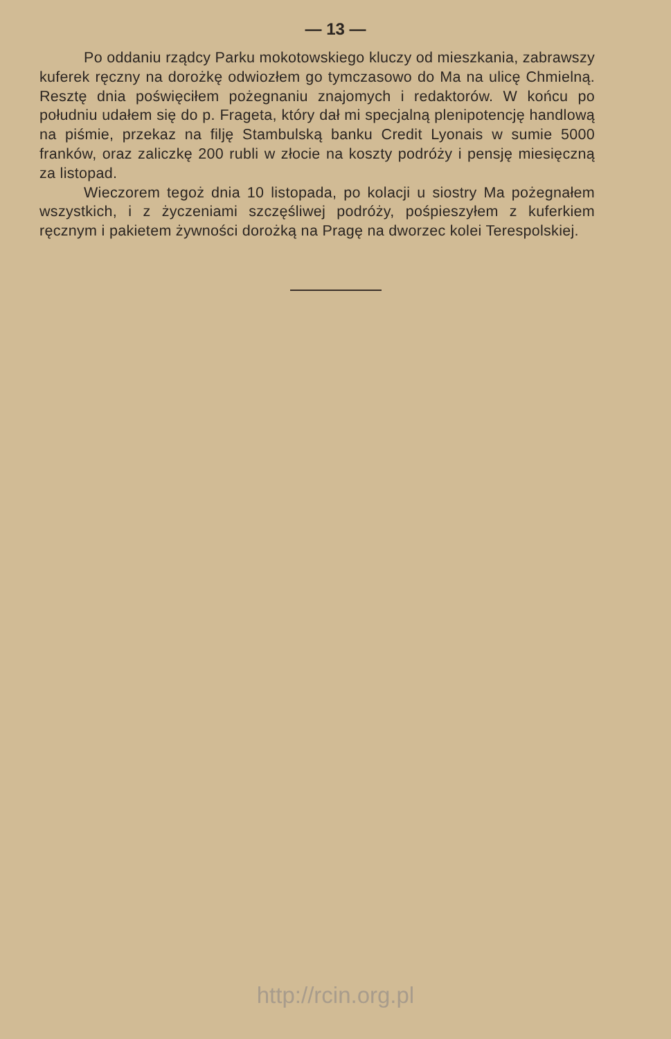— 13 —
Po oddaniu rządcy Parku mokotowskiego kluczy od mieszkania, zabrawszy kuferek ręczny na dorożkę odwiozłem go tymczasowo do Ma na ulicę Chmielną. Resztę dnia poświęciłem pożegnaniu znajomych i redaktorów. W końcu po południu udałem się do p. Frageta, który dał mi specjalną plenipotencję handlową na piśmie, przekaz na filję Stambulską banku Credit Lyonais w sumie 5000 franków, oraz zaliczkę 200 rubli w złocie na koszty podróży i pensję miesięczną za listopad.
Wieczorem tegoż dnia 10 listopada, po kolacji u siostry Ma pożegnałem wszystkich, i z życzeniami szczęśliwej podróży, pośpieszyłem z kuferkiem ręcznym i pakietem żywności dorożką na Pragę na dworzec kolei Terespolskiej.
http://rcin.org.pl